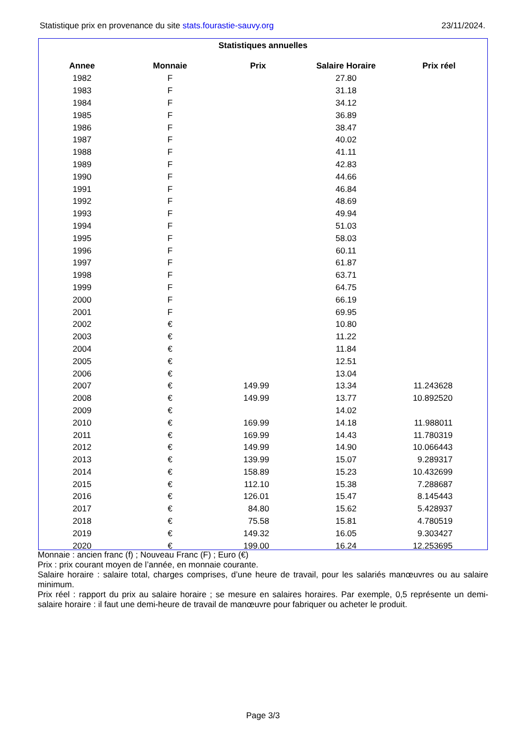Statistique prix en provenance du site stats.fourastie-sauvy.org 23/11/2024.
Statistiques annuelles
| Annee | Monnaie | Prix | Salaire Horaire | Prix réel |
| --- | --- | --- | --- | --- |
| 1982 | F | | 27.80 | |
| 1983 | F | | 31.18 | |
| 1984 | F | | 34.12 | |
| 1985 | F | | 36.89 | |
| 1986 | F | | 38.47 | |
| 1987 | F | | 40.02 | |
| 1988 | F | | 41.11 | |
| 1989 | F | | 42.83 | |
| 1990 | F | | 44.66 | |
| 1991 | F | | 46.84 | |
| 1992 | F | | 48.69 | |
| 1993 | F | | 49.94 | |
| 1994 | F | | 51.03 | |
| 1995 | F | | 58.03 | |
| 1996 | F | | 60.11 | |
| 1997 | F | | 61.87 | |
| 1998 | F | | 63.71 | |
| 1999 | F | | 64.75 | |
| 2000 | F | | 66.19 | |
| 2001 | F | | 69.95 | |
| 2002 | € | | 10.80 | |
| 2003 | € | | 11.22 | |
| 2004 | € | | 11.84 | |
| 2005 | € | | 12.51 | |
| 2006 | € | | 13.04 | |
| 2007 | € | 149.99 | 13.34 | 11.243628 |
| 2008 | € | 149.99 | 13.77 | 10.892520 |
| 2009 | € | | 14.02 | |
| 2010 | € | 169.99 | 14.18 | 11.988011 |
| 2011 | € | 169.99 | 14.43 | 11.780319 |
| 2012 | € | 149.99 | 14.90 | 10.066443 |
| 2013 | € | 139.99 | 15.07 | 9.289317 |
| 2014 | € | 158.89 | 15.23 | 10.432699 |
| 2015 | € | 112.10 | 15.38 | 7.288687 |
| 2016 | € | 126.01 | 15.47 | 8.145443 |
| 2017 | € | 84.80 | 15.62 | 5.428937 |
| 2018 | € | 75.58 | 15.81 | 4.780519 |
| 2019 | € | 149.32 | 16.05 | 9.303427 |
| 2020 | € | 199.00 | 16.24 | 12.253695 |
Monnaie : ancien franc (f) ; Nouveau Franc (F) ; Euro (€)
Prix : prix courant moyen de l’année, en monnaie courante.
Salaire horaire : salaire total, charges comprises, d’une heure de travail, pour les salariés manœuvres ou au salaire minimum.
Prix réel : rapport du prix au salaire horaire ; se mesure en salaires horaires. Par exemple, 0,5 représente un demi-salaire horaire : il faut une demi-heure de travail de manœuvre pour fabriquer ou acheter le produit.
Page 3/3